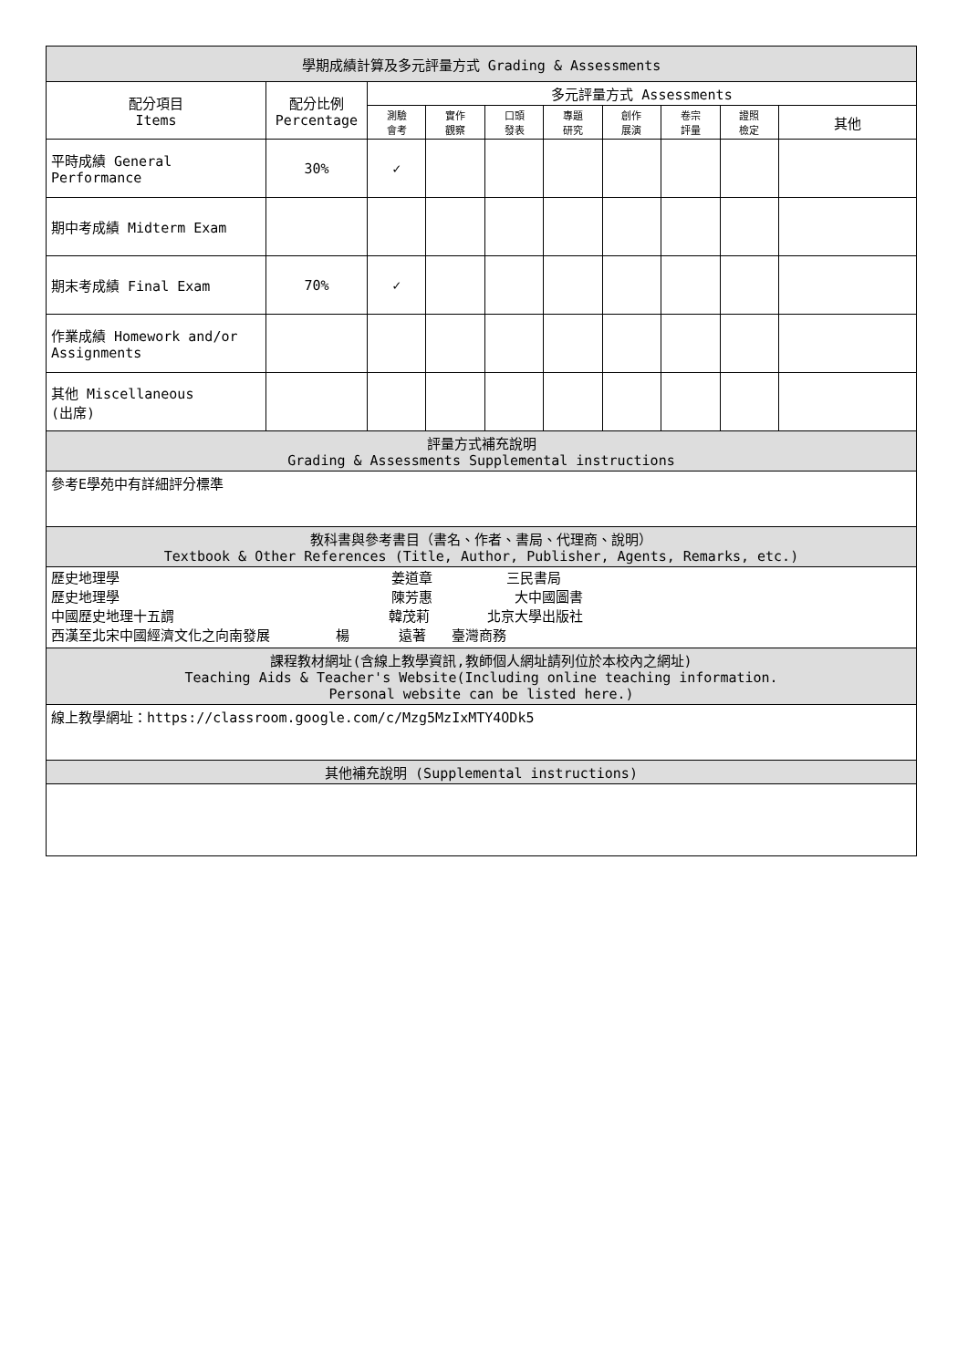| 學期成績計算及多元評量方式 Grading & Assessments | | | | | | | | | |
| --- | --- | --- | --- | --- | --- | --- | --- | --- | --- |
| 配分項目 Items | 配分比例 Percentage | 多元評量方式 Assessments | | | | | | | |
| | | 測驗 會考 | 實作 觀察 | 口頭 發表 | 專題 研究 | 創作 展演 | 卷宗 評量 | 證照 檢定 | 其他 |
| 平時成績 General Performance | 30% | ✓ | | | | | | | |
| 期中考成績 Midterm Exam | | | | | | | | | |
| 期末考成績 Final Exam | 70% | ✓ | | | | | | | |
| 作業成績 Homework and/or Assignments | | | | | | | | | |
| 其他 Miscellaneous (出席) | | | | | | | | | |
| 評量方式補充說明 Grading & Assessments Supplemental instructions | | | | | | | | | |
| 參考E學苑中有詳細評分標準 | | | | | | | | | |
| 教科書與參考書目（書名、作者、書局、代理商、說明） Textbook & Other References (Title, Author, Publisher, Agents, Remarks, etc.) | | | | | | | | | |
| 歷史地理學 姜道章 三民書局 歷史地理學 陳芳惠 大中國圖書 中國歷史地理十五謂 韓茂莉 北京大學出版社 西漢至北宋中國經濟文化之向南發展 楊 遠著 臺灣商務 | | | | | | | | | |
| 課程教材網址(含線上教學資訊,教師個人網址請列位於本校內之網址) Teaching Aids & Teacher's Website(Including online teaching information. Personal website can be listed here.) | | | | | | | | | |
| 線上教學網址：https://classroom.google.com/c/Mzg5MzIxMTY4ODk5 | | | | | | | | | |
| 其他補充說明 (Supplemental instructions) | | | | | | | | | |